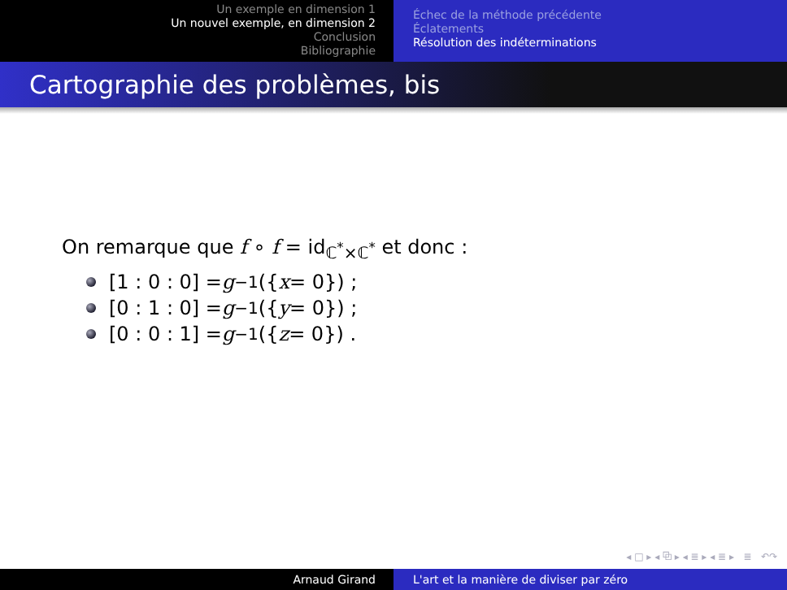Un exemple en dimension 1
Un nouvel exemple, en dimension 2
Conclusion
Bibliographie
Échec de la méthode précédente
Éclatements
Résolution des indéterminations
Cartographie des problèmes, bis
On remarque que f ∘ f = id<sub>ℂ<sup>*</sup>×ℂ<sup>*</sup></sub> et donc :
[1 : 0 : 0] = g<sup>−1</sup>({ x = 0}) ;
[0 : 1 : 0] = g<sup>−1</sup>({ y = 0}) ;
[0 : 0 : 1] = g<sup>−1</sup>({ z = 0}) .
◂ □ ▸ ◂ ⧉ ▸ ◂ ≣ ▸ ◂ ≣ ▸ ≣ ↶↷
Arnaud Girand L'art et la manière de diviser par zéro